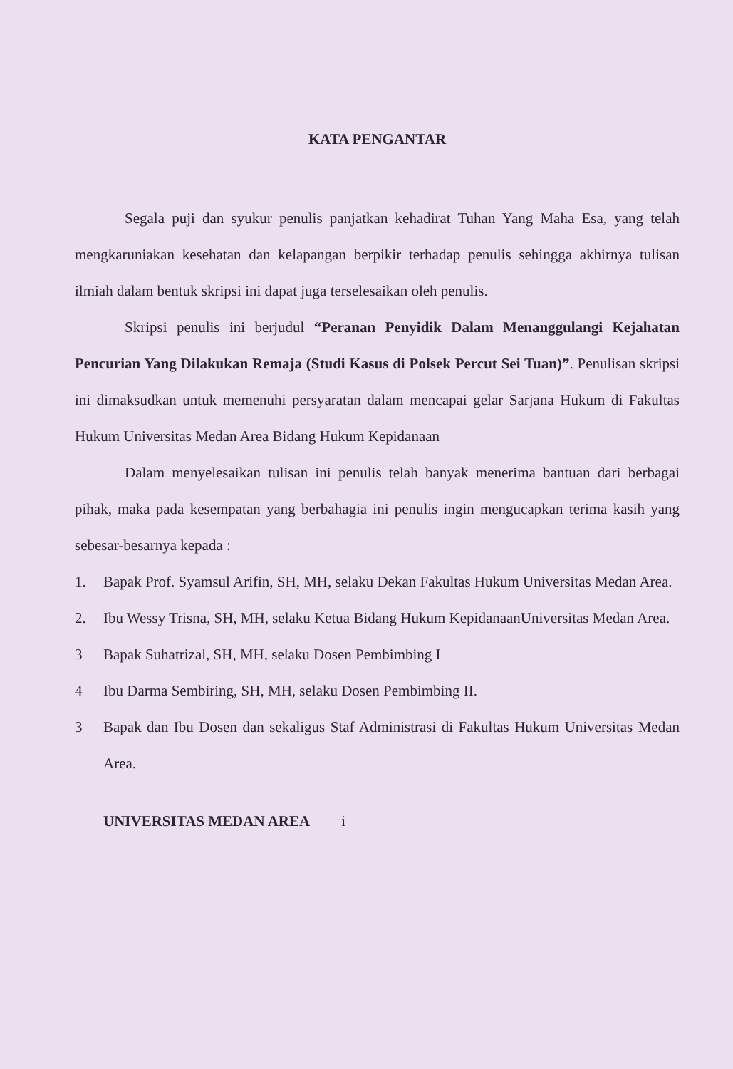KATA PENGANTAR
Segala puji dan syukur penulis panjatkan kehadirat Tuhan Yang Maha Esa, yang telah mengkaruniakan kesehatan dan kelapangan berpikir terhadap penulis sehingga akhirnya tulisan ilmiah dalam bentuk skripsi ini dapat juga terselesaikan oleh penulis.
Skripsi penulis ini berjudul “Peranan Penyidik Dalam Menanggulangi Kejahatan Pencurian Yang Dilakukan Remaja (Studi Kasus di Polsek Percut Sei Tuan)”. Penulisan skripsi ini dimaksudkan untuk memenuhi persyaratan dalam mencapai gelar Sarjana Hukum di Fakultas Hukum Universitas Medan Area Bidang Hukum Kepidanaan
Dalam menyelesaikan tulisan ini penulis telah banyak menerima bantuan dari berbagai pihak, maka pada kesempatan yang berbahagia ini penulis ingin mengucapkan terima kasih yang sebesar-besarnya kepada :
1. Bapak Prof. Syamsul Arifin, SH, MH, selaku Dekan Fakultas Hukum Universitas Medan Area.
2. Ibu Wessy Trisna, SH, MH, selaku Ketua Bidang Hukum KepidanaanUniversitas Medan Area.
3 Bapak Suhatrizal, SH, MH, selaku Dosen Pembimbing I
4 Ibu Darma Sembiring, SH, MH, selaku Dosen Pembimbing II.
3 Bapak dan Ibu Dosen dan sekaligus Staf Administrasi di Fakultas Hukum Universitas Medan Area.
UNIVERSITAS MEDAN AREA i